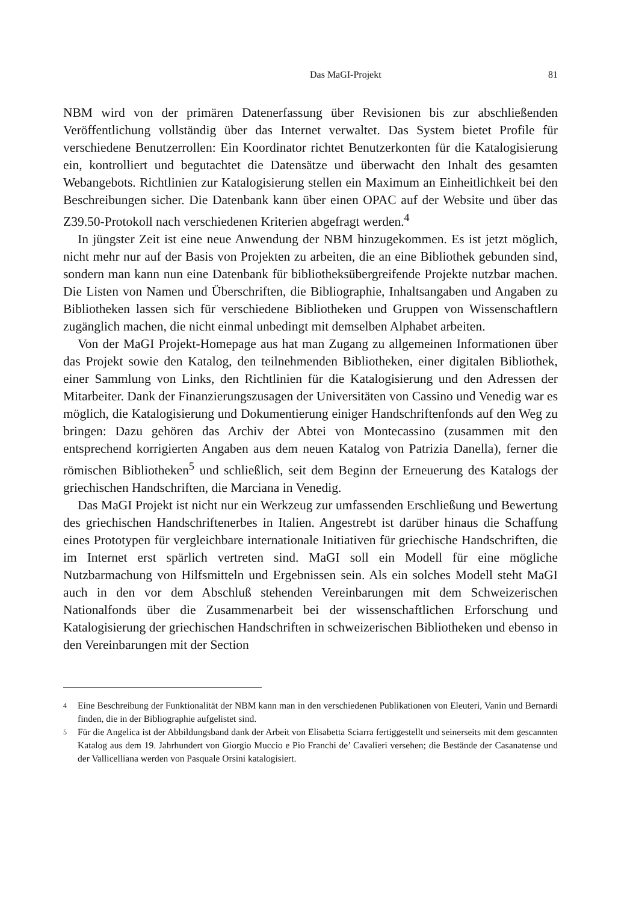Das MaGI-Projekt 81
NBM wird von der primären Datenerfassung über Revisionen bis zur abschließenden Veröffentlichung vollständig über das Internet verwaltet. Das System bietet Profile für verschiedene Benutzerrollen: Ein Koordinator richtet Benutzerkonten für die Katalogisierung ein, kontrolliert und begutachtet die Datensätze und überwacht den Inhalt des gesamten Webangebots. Richtlinien zur Katalogisierung stellen ein Maximum an Einheitlichkeit bei den Beschreibungen sicher. Die Datenbank kann über einen OPAC auf der Website und über das Z39.50-Protokoll nach verschiedenen Kriterien abgefragt werden.<sup>4</sup>
In jüngster Zeit ist eine neue Anwendung der NBM hinzugekommen. Es ist jetzt möglich, nicht mehr nur auf der Basis von Projekten zu arbeiten, die an eine Bibliothek gebunden sind, sondern man kann nun eine Datenbank für bibliotheksübergreifende Projekte nutzbar machen. Die Listen von Namen und Überschriften, die Bibliographie, Inhaltsangaben und Angaben zu Bibliotheken lassen sich für verschiedene Bibliotheken und Gruppen von Wissenschaftlern zugänglich machen, die nicht einmal unbedingt mit demselben Alphabet arbeiten.
Von der MaGI Projekt-Homepage aus hat man Zugang zu allgemeinen Informationen über das Projekt sowie den Katalog, den teilnehmenden Bibliotheken, einer digitalen Bibliothek, einer Sammlung von Links, den Richtlinien für die Katalogisierung und den Adressen der Mitarbeiter. Dank der Finanzierungszusagen der Universitäten von Cassino und Venedig war es möglich, die Katalogisierung und Dokumentierung einiger Handschriftenfonds auf den Weg zu bringen: Dazu gehören das Archiv der Abtei von Montecassino (zusammen mit den entsprechend korrigierten Angaben aus dem neuen Katalog von Patrizia Danella), ferner die römischen Bibliotheken<sup>5</sup> und schließlich, seit dem Beginn der Erneuerung des Katalogs der griechischen Handschriften, die Marciana in Venedig.
Das MaGI Projekt ist nicht nur ein Werkzeug zur umfassenden Erschließung und Bewertung des griechischen Handschriftenerbes in Italien. Angestrebt ist darüber hinaus die Schaffung eines Prototypen für vergleichbare internationale Initiativen für griechische Handschriften, die im Internet erst spärlich vertreten sind. MaGI soll ein Modell für eine mögliche Nutzbarmachung von Hilfsmitteln und Ergebnissen sein. Als ein solches Modell steht MaGI auch in den vor dem Abschluß stehenden Vereinbarungen mit dem Schweizerischen Nationalfonds über die Zusammenarbeit bei der wissenschaftlichen Erforschung und Katalogisierung der griechischen Handschriften in schweizerischen Bibliotheken und ebenso in den Vereinbarungen mit der Section
4 Eine Beschreibung der Funktionalität der NBM kann man in den verschiedenen Publikationen von Eleuteri, Vanin und Bernardi finden, die in der Bibliographie aufgelistet sind.
5 Für die Angelica ist der Abbildungsband dank der Arbeit von Elisabetta Sciarra fertiggestellt und seinerseits mit dem gescannten Katalog aus dem 19. Jahrhundert von Giorgio Muccio e Pio Franchi de’ Cavalieri versehen; die Bestände der Casanatense und der Vallicelliana werden von Pasquale Orsini katalogisiert.